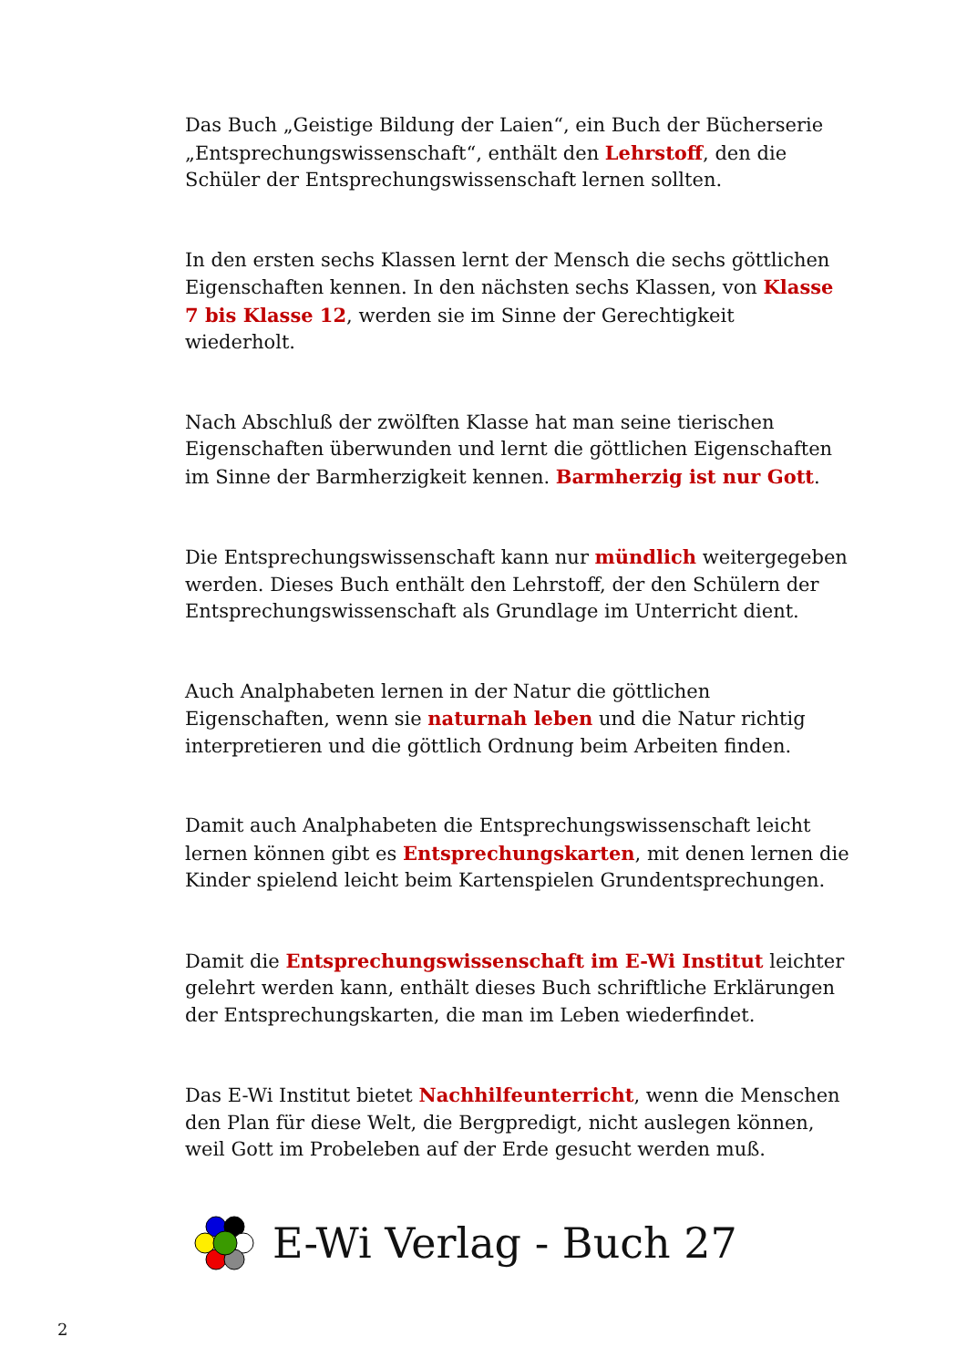Das Buch „Geistige Bildung der Laien“, ein Buch der Bücherserie „Entsprechungswissenschaft“, enthält den Lehrstoff, den die Schüler der Entsprechungswissenschaft lernen sollten.
In den ersten sechs Klassen lernt der Mensch die sechs göttlichen Eigenschaften kennen. In den nächsten sechs Klassen, von Klasse 7 bis Klasse 12, werden sie im Sinne der Gerechtigkeit wiederholt.
Nach Abschluß der zwölften Klasse hat man seine tierischen Eigenschaften überwunden und lernt die göttlichen Eigenschaften im Sinne der Barmherzigkeit kennen. Barmherzig ist nur Gott.
Die Entsprechungswissenschaft kann nur mündlich weitergegeben werden. Dieses Buch enthält den Lehrstoff, der den Schülern der Entsprechungswissenschaft als Grundlage im Unterricht dient.
Auch Analphabeten lernen in der Natur die göttlichen Eigenschaften, wenn sie naturnah leben und die Natur richtig interpretieren und die göttlich Ordnung beim Arbeiten finden.
Damit auch Analphabeten die Entsprechungswissenschaft leicht lernen können gibt es Entsprechungskarten, mit denen lernen die Kinder spielend leicht beim Kartenspielen Grundentsprechungen.
Damit die Entsprechungswissenschaft im E-Wi Institut leichter gelehrt werden kann, enthält dieses Buch schriftliche Erklärungen der Entsprechungskarten, die man im Leben wiederfindet.
Das E-Wi Institut bietet Nachhilfeunterricht, wenn die Menschen den Plan für diese Welt, die Bergpredigt, nicht auslegen können, weil Gott im Probeleben auf der Erde gesucht werden muß.
E-Wi Verlag - Buch 27
2